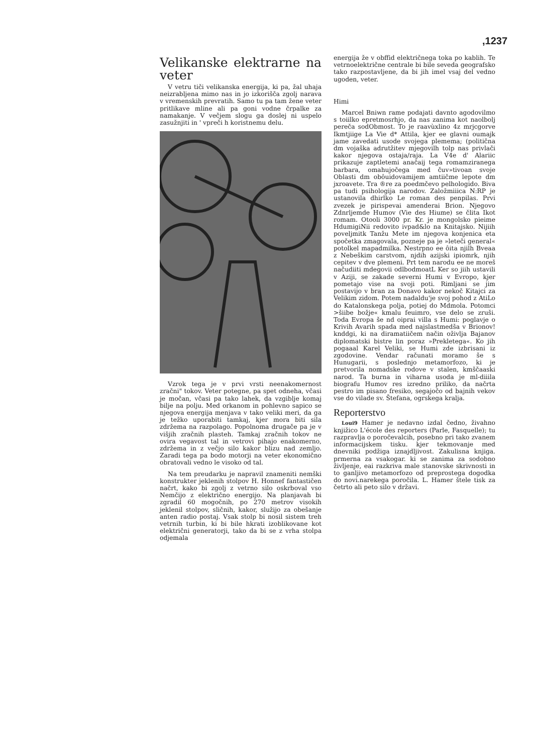,1237
Velikanske elektrarne na veter
V vetru tiči velikanska energija, ki pa, žal uhaja neizrabljena mimo nas in jo izkorišča zgolj narava v vremenskih prevratih. Samo tu pa tam žene veter pritlikave mline ali pa goni vodne črpalke za namakanje. V večjem slogu ga doslej ni uspelo zasužnjiti in ' vpreči h koristnemu delu.
Vzrok tega je v prvi vrsti neenakomernost zračni" tokov. Veter potegne, pa spet odneha, včasi je močan, včasi pa tako lahek, da vzgiblje komaj bilje na polju. Med orkanom in pohlevno sapico se njegova energija menjava v tako veliki meri, da ga je težko uporabiti tamkaj, kjer mora biti sila zdržema na razpolago. Popolnoma drugače pa je v višjih zračnih plasteh. Tamkaj zračnih tokov ne ovira vegavost tal in vetrovi pihajo enakomerno, zdržema in z večjo silo kakor blizu nad zemljo. Zaradi tega pa bodo motorji na veter ekonomično obratovali vedno le visoko od tal.
Na tem preudarku je napravil znameniti nemški konstrukter jeklenih stolpov H. Honnef fantastičen načrt, kako bi zgolj z vetrno silo oskrboval vso Nemčijo z električno energijo. Na planjavah bi zgradil 60 mogočnih, po 270 metrov visokih jeklenil stolpov, sličnih, kakor, služijo za obešanje anten radio postaj. Vsak stolp bi nosil sistem treh vetrnih turbin, ki bi bile hkrati izoblikovane kot električni generatorji, tako da bi se z vrha stolpa odjemala
energija že v obffid električnega toka po kablih. Te vetrnoelektrične centrale bi bile seveda geografsko tako razpostavljene, da bi jih imel vsaj del vedno ugoden, veter.
Himi
Marcel Bniwn rame podajati davnto agodovilmo s toiilko epretmosrhjo, da nas zanima kot naolbolj pereča sodObmost. To je raavùxlino 4z mrjcgorve Ikmtjiige La Vie d* Attila, kjer ee glavni oumajk jame zavedati usode svojega plemema; (politična dm vojaška adrutžitev mjegovilh tolp nas privlači kakor njegova ostaja/raja. La V4e d' Alariic prikazuje zaptletemi anačaij tega romamziranega barbara, omahujočega med čuv»tivoan svoje Oblasti dm obôuidovamijem amtiičme lepote dm jxroavete. Tra ®re za poedmčevo pelhologido. Biva pa tudi psihologija narodov. Založmiiica N:RP je ustanovila dhirlko Le roman des penpilas. Prvi zvezek je pirispevai amenderai Brion. Njegovo Zdnrljemde Humov (Vie des Hiume) se člita Ikot romam. Otooli 3000 pr. Kr. je mongolsko pieime HdumigiNii redovito ivpad&lo na Knitajsko. Nijiih poveljmitk Tanžu Mete im njegova konjenica eta spočetka zmagovala, pozneje pa je »leteči general« potolkel mapadmilka. Nestrpno ee ôita njilh Bveaa z Nebeškim carstvom, njdih azijski ipiomrk, njih cepitev v dve plemeni. Prt tem narodu ee ne moreš načudiiti mdegovii odlbodmoatL Ker so jiih ustavili v Aziji, se zakade severni Humi v Evropo, kjer pometajo vise na svoji poti. Rimljani se jim postavijo v bran za Donavo kakor nekoč Kitajci za Velikim zidom. Potem nadaldu'je svoj pohod z AtiLo do Katalonskega polja, potiej do Mdmola. Potomci >šiibe božje« kmalu feuimro, vse delo se zruši. Toda Evropa še nd oiprai villa s Humi: poglavje o Krivih Avarih spada med najslastmedša v Brionov! knddgi, ki na diramatiičem način oživlja Bajanov diplomatski bistre lin poraz »Prekletega«. Ko jih pogaaal Karel Veliki, se Humi zde izbrisani iz zgodovine. Vendar računati moramo še s Hunugarii, s poslednjo metamorfozo, ki je pretvorila nomadske rodove v stalen, kmščaaski narod. Ta burna in viharna usoda je ml-diiila biografu Humov res izredno priliko, da načrta pestro im pisano fresiko, segajočo od bajnih vekov vse do vilade sv. Štefana, ogrskega kralja.
Reporterstvo
Loui9 Hamer je nedavno izdal čedno, živahno knjižico L'école des reporters (Parle, Fasquelle); tu razpravlja o poročevalcih, posebno pri tako zvanem informacijskem tisku. kjer tekmovanje med dnevniki podžiga iznajdljivost. Zakulisna knjiga. prmerna za vsakogar. ki se zanima za sodobno življenje, eai razkriva male stanovske skrivnosti in to ganljivo metamorfozo od preprostega dogodka do novi.narekega poročila. L. Hamer štele tisk za četrto ali peto silo v državi.